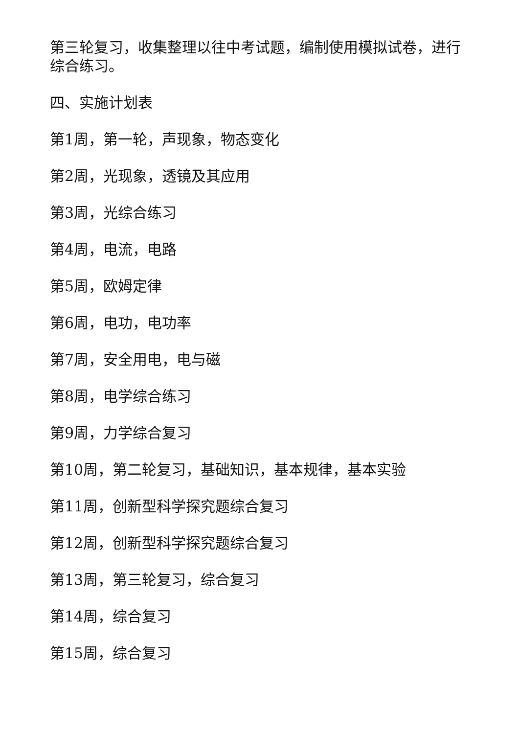第三轮复习，收集整理以往中考试题，编制使用模拟试卷，进行综合练习。
四、实施计划表
第1周，第一轮，声现象，物态变化
第2周，光现象，透镜及其应用
第3周，光综合练习
第4周，电流，电路
第5周，欧姆定律
第6周，电功，电功率
第7周，安全用电，电与磁
第8周，电学综合练习
第9周，力学综合复习
第10周，第二轮复习，基础知识，基本规律，基本实验
第11周，创新型科学探究题综合复习
第12周，创新型科学探究题综合复习
第13周，第三轮复习，综合复习
第14周，综合复习
第15周，综合复习